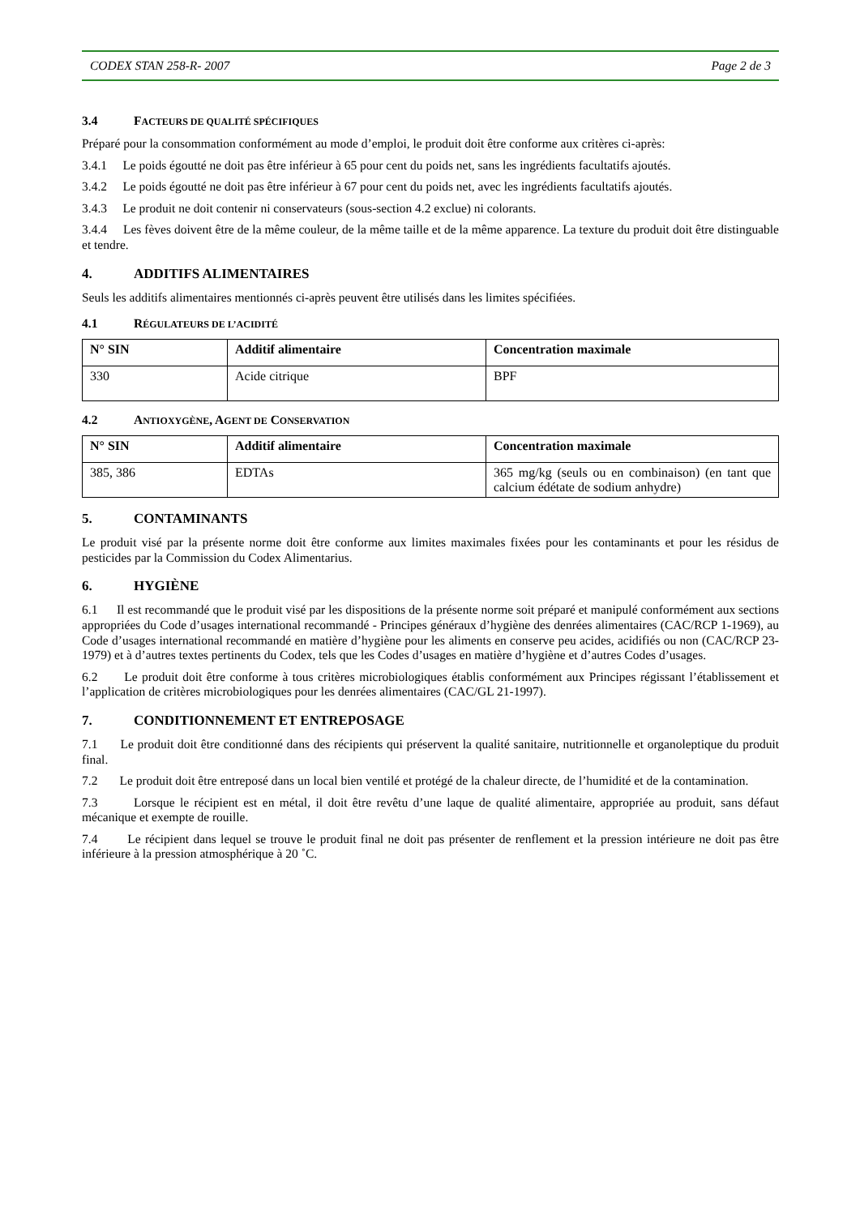CODEX STAN 258-R- 2007 Page 2 de 3
3.4 FACTEURS DE QUALITÉ SPÉCIFIQUES
Préparé pour la consommation conformément au mode d’emploi, le produit doit être conforme aux critères ci-après:
3.4.1 Le poids égoutté ne doit pas être inférieur à 65 pour cent du poids net, sans les ingrédients facultatifs ajoutés.
3.4.2 Le poids égoutté ne doit pas être inférieur à 67 pour cent du poids net, avec les ingrédients facultatifs ajoutés.
3.4.3 Le produit ne doit contenir ni conservateurs (sous-section 4.2 exclue) ni colorants.
3.4.4 Les fèves doivent être de la même couleur, de la même taille et de la même apparence. La texture du produit doit être distinguable et tendre.
4. ADDITIFS ALIMENTAIRES
Seuls les additifs alimentaires mentionnés ci-après peuvent être utilisés dans les limites spécifiées.
4.1 RÉGULATEURS DE L’ACIDITÉ
| N° SIN | Additif alimentaire | Concentration maximale |
| --- | --- | --- |
| 330 | Acide citrique | BPF |
4.2 ANTIOXYGÈNE, AGENT DE CONSERVATION
| N° SIN | Additif alimentaire | Concentration maximale |
| --- | --- | --- |
| 385, 386 | EDTAs | 365 mg/kg (seuls ou en combinaison) (en tant que calcium édétate de sodium anhydre) |
5. CONTAMINANTS
Le produit visé par la présente norme doit être conforme aux limites maximales fixées pour les contaminants et pour les résidus de pesticides par la Commission du Codex Alimentarius.
6. HYGIÈNE
6.1 Il est recommandé que le produit visé par les dispositions de la présente norme soit préparé et manipulé conformément aux sections appropriées du Code d’usages international recommandé - Principes généraux d’hygiène des denrées alimentaires (CAC/RCP 1-1969), au Code d’usages international recommandé en matière d’hygiène pour les aliments en conserve peu acides, acidifiés ou non (CAC/RCP 23-1979) et à d’autres textes pertinents du Codex, tels que les Codes d’usages en matière d’hygiène et d’autres Codes d’usages.
6.2 Le produit doit être conforme à tous critères microbiologiques établis conformément aux Principes régissant l’établissement et l’application de critères microbiologiques pour les denrées alimentaires (CAC/GL 21-1997).
7. CONDITIONNEMENT ET ENTREPOSAGE
7.1 Le produit doit être conditionné dans des récipients qui préservent la qualité sanitaire, nutritionnelle et organoleptique du produit final.
7.2 Le produit doit être entreposé dans un local bien ventilé et protégé de la chaleur directe, de l’humidité et de la contamination.
7.3 Lorsque le récipient est en métal, il doit être revêtu d’une laque de qualité alimentaire, appropriée au produit, sans défaut mécanique et exempte de rouille.
7.4 Le récipient dans lequel se trouve le produit final ne doit pas présenter de renflement et la pression intérieure ne doit pas être inférieure à la pression atmosphérique à 20 ˚C.